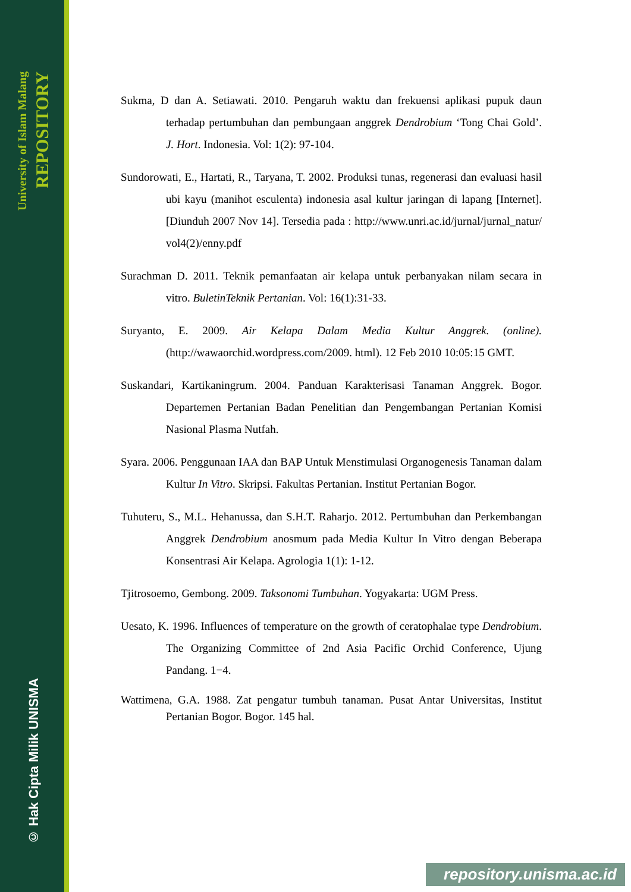University of Islam Malang
REPOSITORY
© Hak Cipta Milik UNISMA
Sukma, D dan A. Setiawati. 2010. Pengaruh waktu dan frekuensi aplikasi pupuk daun terhadap pertumbuhan dan pembungaan anggrek Dendrobium ‘Tong Chai Gold’. J. Hort. Indonesia. Vol: 1(2): 97-104.
Sundorowati, E., Hartati, R., Taryana, T. 2002. Produksi tunas, regenerasi dan evaluasi hasil ubi kayu (manihot esculenta) indonesia asal kultur jaringan di lapang [Internet]. [Diunduh 2007 Nov 14]. Tersedia pada : http://www.unri.ac.id/jurnal/jurnal_natur/ vol4(2)/enny.pdf
Surachman D. 2011. Teknik pemanfaatan air kelapa untuk perbanyakan nilam secara in vitro. BuletinTeknik Pertanian. Vol: 16(1):31-33.
Suryanto, E. 2009. Air Kelapa Dalam Media Kultur Anggrek. (online).(http://wawaorchid.wordpress.com/2009. html). 12 Feb 2010 10:05:15 GMT.
Suskandari, Kartikaningrum. 2004. Panduan Karakterisasi Tanaman Anggrek. Bogor. Departemen Pertanian Badan Penelitian dan Pengembangan Pertanian Komisi Nasional Plasma Nutfah.
Syara. 2006. Penggunaan IAA dan BAP Untuk Menstimulasi Organogenesis Tanaman dalam Kultur In Vitro. Skripsi. Fakultas Pertanian. Institut Pertanian Bogor.
Tuhuteru, S., M.L. Hehanussa, dan S.H.T. Raharjo. 2012. Pertumbuhan dan Perkembangan Anggrek Dendrobium anosmum pada Media Kultur In Vitro dengan Beberapa Konsentrasi Air Kelapa. Agrologia 1(1): 1-12.
Tjitrosoemo, Gembong. 2009. Taksonomi Tumbuhan. Yogyakarta: UGM Press.
Uesato, K. 1996. Influences of temperature on the growth of ceratophalae type Dendrobium. The Organizing Committee of 2nd Asia Pacific Orchid Conference, Ujung Pandang. 1−4.
Wattimena, G.A. 1988. Zat pengatur tumbuh tanaman. Pusat Antar Universitas, Institut Pertanian Bogor. Bogor. 145 hal.
repository.unisma.ac.id